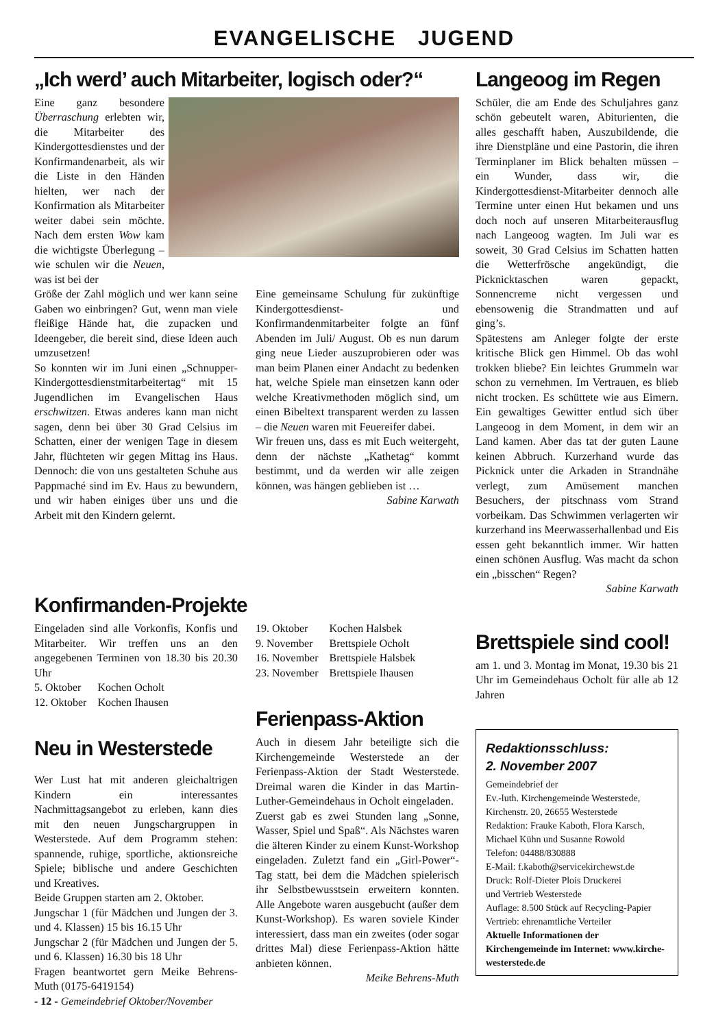EVANGELISCHE JUGEND
„Ich werd’ auch Mitarbeiter, logisch oder?“
Eine ganz besondere Überraschung erlebten wir, die Mitarbeiter des Kindergottesdienstes und der Konfirmandenarbeit, als wir die Liste in den Händen hielten, wer nach der Konfirmation als Mitarbeiter weiter dabei sein möchte. Nach dem ersten Wow kam die wichtigste Überlegung – wie schulen wir die Neuen, was ist bei der
Größe der Zahl möglich und wer kann seine Gaben wo einbringen? Gut, wenn man viele fleißige Hände hat, die zupacken und Ideengeber, die bereit sind, diese Ideen auch umzusetzen!
So konnten wir im Juni einen „Schnupper-Kindergottesdienstmitarbeitertag“ mit 15 Jugendlichen im Evangelischen Haus erschwitzen. Etwas anderes kann man nicht sagen, denn bei über 30 Grad Celsius im Schatten, einer der wenigen Tage in diesem Jahr, flüchteten wir gegen Mittag ins Haus. Dennoch: die von uns gestalteten Schuhe aus Pappmaché sind im Ev. Haus zu bewundern, und wir haben einiges über uns und die Arbeit mit den Kindern gelernt.
Eine gemeinsame Schulung für zukünftige Kindergottesdienst- und Konfirmandenmitarbeiter folgte an fünf Abenden im Juli/ August. Ob es nun darum ging neue Lieder auszuprobieren oder was man beim Planen einer Andacht zu bedenken hat, welche Spiele man einsetzen kann oder welche Kreativmethoden möglich sind, um einen Bibeltext transparent werden zu lassen – die Neuen waren mit Feuereifer dabei.
Wir freuen uns, dass es mit Euch weitergeht, denn der nächste „Kathetag“ kommt bestimmt, und da werden wir alle zeigen können, was hängen geblieben ist …
Sabine Karwath
Konfirmanden-Projekte
Eingeladen sind alle Vorkonfis, Konfis und Mitarbeiter. Wir treffen uns an den angegebenen Terminen von 18.30 bis 20.30 Uhr
| 5. Oktober | Kochen Ocholt |
| 12. Oktober | Kochen Ihausen |
Neu in Westerstede
Wer Lust hat mit anderen gleichaltrigen Kindern ein interessantes Nachmittagsangebot zu erleben, kann dies mit den neuen Jungschargruppen in Westerstede. Auf dem Programm stehen: spannende, ruhige, sportliche, aktionsreiche Spiele; biblische und andere Geschichten und Kreatives.
Beide Gruppen starten am 2. Oktober.
Jungschar 1 (für Mädchen und Jungen der 3. und 4. Klassen) 15 bis 16.15 Uhr
Jungschar 2 (für Mädchen und Jungen der 5. und 6. Klassen) 16.30 bis 18 Uhr
Fragen beantwortet gern Meike Behrens-Muth (0175-6419154)
| 19. Oktober | Kochen Halsbek |
| 9. November | Brettspiele Ocholt |
| 16. November | Brettspiele Halsbek |
| 23. November | Brettspiele Ihausen |
Ferienpass-Aktion
Auch in diesem Jahr beteiligte sich die Kirchengemeinde Westerstede an der Ferienpass-Aktion der Stadt Westerstede. Dreimal waren die Kinder in das Martin-Luther-Gemeindehaus in Ocholt eingeladen.
Zuerst gab es zwei Stunden lang „Sonne, Wasser, Spiel und Spaß“. Als Nächstes waren die älteren Kinder zu einem Kunst-Workshop eingeladen. Zuletzt fand ein „Girl-Power“-Tag statt, bei dem die Mädchen spielerisch ihr Selbstbewusstsein erweitern konnten. Alle Angebote waren ausgebucht (außer dem Kunst-Workshop). Es waren soviele Kinder interessiert, dass man ein zweites (oder sogar drittes Mal) diese Ferienpass-Aktion hätte anbieten können.
Meike Behrens-Muth
Langeoog im Regen
Schüler, die am Ende des Schuljahres ganz schön gebeutelt waren, Abiturienten, die alles geschafft haben, Auszubildende, die ihre Dienstpläne und eine Pastorin, die ihren Terminplaner im Blick behalten müssen – ein Wunder, dass wir, die Kindergottesdienst-Mitarbeiter dennoch alle Termine unter einen Hut bekamen und uns doch noch auf unseren Mitarbeiterausflug nach Langeoog wagten. Im Juli war es soweit, 30 Grad Celsius im Schatten hatten die Wetterfrösche angekündigt, die Picknicktaschen waren gepackt, Sonnencreme nicht vergessen und ebensowenig die Strandmatten und auf ging’s.
Spätestens am Anleger folgte der erste kritische Blick gen Himmel. Ob das wohl trokken bliebe? Ein leichtes Grummeln war schon zu vernehmen. Im Vertrauen, es blieb nicht trocken. Es schüttete wie aus Eimern. Ein gewaltiges Gewitter entlud sich über Langeoog in dem Moment, in dem wir an Land kamen. Aber das tat der guten Laune keinen Abbruch. Kurzerhand wurde das Picknick unter die Arkaden in Strandnähe verlegt, zum Amüsement manchen Besuchers, der pitschnass vom Strand vorbeikam. Das Schwimmen verlagerten wir kurzerhand ins Meerwasserhallenbad und Eis essen geht bekanntlich immer. Wir hatten einen schönen Ausflug. Was macht da schon ein „bisschen“ Regen?
Sabine Karwath
Brettspiele sind cool!
am 1. und 3. Montag im Monat, 19.30 bis 21 Uhr im Gemeindehaus Ocholt für alle ab 12 Jahren
Redaktionsschluss:
2. November 2007
Gemeindebrief der
Ev.-luth. Kirchengemeinde Westerstede,
Kirchenstr. 20, 26655 Westerstede
Redaktion: Frauke Kaboth, Flora Karsch, Michael Kühn und Susanne Rowold
Telefon: 04488/830888
E-Mail: f.kaboth@servicekirchewst.de
Druck: Rolf-Dieter Plois Druckerei
und Vertrieb Westerstede
Auflage: 8.500 Stück auf Recycling-Papier
Vertrieb: ehrenamtliche Verteiler
Aktuelle Informationen der Kirchengemeinde im Internet: www.kirche-westerstede.de
- 12 - Gemeindebrief Oktober/November